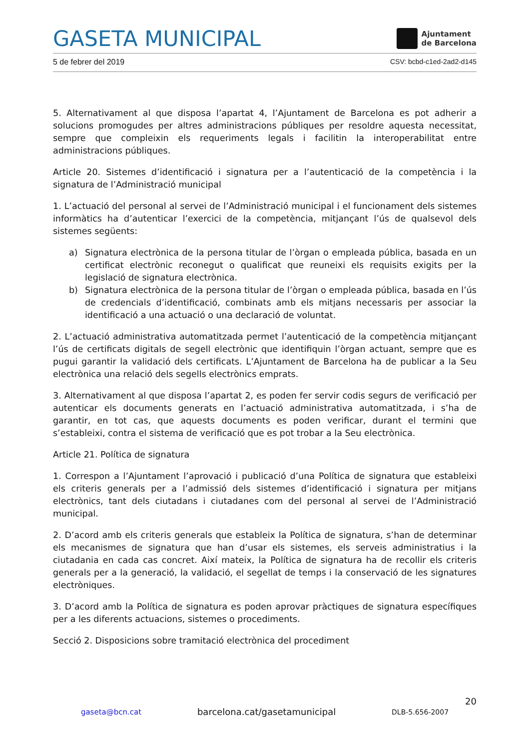GASETA MUNICIPAL Ajuntament
de Barcelona
5 de febrer del 2019 CSV: bcbd-c1ed-2ad2-d145
5. Alternativament al que disposa l’apartat 4, l’Ajuntament de Barcelona es pot adherir a solucions promogudes per altres administracions públiques per resoldre aquesta necessitat, sempre que compleixin els requeriments legals i facilitin la interoperabilitat entre administracions públiques.
Article 20. Sistemes d’identificació i signatura per a l’autenticació de la competència i la signatura de l’Administració municipal
1. L’actuació del personal al servei de l’Administració municipal i el funcionament dels sistemes informàtics ha d’autenticar l’exercici de la competència, mitjançant l’ús de qualsevol dels sistemes següents:
a) Signatura electrònica de la persona titular de l’òrgan o empleada pública, basada en un certificat electrònic reconegut o qualificat que reuneixi els requisits exigits per la legislació de signatura electrònica.
b) Signatura electrònica de la persona titular de l’òrgan o empleada pública, basada en l’ús de credencials d’identificació, combinats amb els mitjans necessaris per associar la identificació a una actuació o una declaració de voluntat.
2. L’actuació administrativa automatitzada permet l’autenticació de la competència mitjançant l’ús de certificats digitals de segell electrònic que identifiquin l’òrgan actuant, sempre que es pugui garantir la validació dels certificats. L’Ajuntament de Barcelona ha de publicar a la Seu electrònica una relació dels segells electrònics emprats.
3. Alternativament al que disposa l’apartat 2, es poden fer servir codis segurs de verificació per autenticar els documents generats en l’actuació administrativa automatitzada, i s’ha de garantir, en tot cas, que aquests documents es poden verificar, durant el termini que s’estableixi, contra el sistema de verificació que es pot trobar a la Seu electrònica.
Article 21. Política de signatura
1. Correspon a l’Ajuntament l’aprovació i publicació d’una Política de signatura que estableixi els criteris generals per a l’admissió dels sistemes d’identificació i signatura per mitjans electrònics, tant dels ciutadans i ciutadanes com del personal al servei de l’Administració municipal.
2. D’acord amb els criteris generals que estableix la Política de signatura, s’han de determinar els mecanismes de signatura que han d’usar els sistemes, els serveis administratius i la ciutadania en cada cas concret. Així mateix, la Política de signatura ha de recollir els criteris generals per a la generació, la validació, el segellat de temps i la conservació de les signatures electròniques.
3. D’acord amb la Política de signatura es poden aprovar pràctiques de signatura específiques per a les diferents actuacions, sistemes o procediments.
Secció 2. Disposicions sobre tramitació electrònica del procediment
20
gaseta@bcn.cat barcelona.cat/gasetamunicipal DLB-5.656-2007